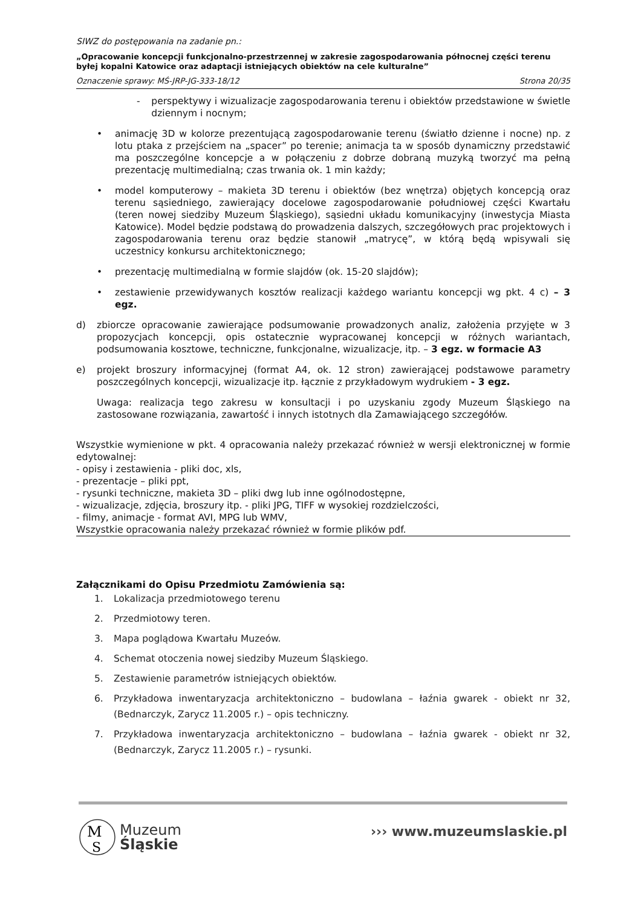SIWZ do postępowania na zadanie pn.:
„Opracowanie koncepcji funkcjonalno-przestrzennej w zakresie zagospodarowania północnej części terenu byłej kopalni Katowice oraz adaptacji istniejących obiektów na cele kulturalne”
Oznaczenie sprawy: MŚ-JRP-JG-333-18/12 Strona 20/35
- perspektywy i wizualizacje zagospodarowania terenu i obiektów przedstawione w świetle dziennym i nocnym;
• animację 3D w kolorze prezentującą zagospodarowanie terenu (światło dzienne i nocne) np. z lotu ptaka z przejściem na „spacer” po terenie; animacja ta w sposób dynamiczny przedstawić ma poszczególne koncepcje a w połączeniu z dobrze dobraną muzyką tworzyć ma pełną prezentację multimedialną; czas trwania ok. 1 min każdy;
• model komputerowy – makieta 3D terenu i obiektów (bez wnętrza) objętych koncepcją oraz terenu sąsiedniego, zawierający docelowe zagospodarowanie południowej części Kwartału (teren nowej siedziby Muzeum Śląskiego), sąsiedni układu komunikacyjny (inwestycja Miasta Katowice). Model będzie podstawą do prowadzenia dalszych, szczegółowych prac projektowych i zagospodarowania terenu oraz będzie stanowił „matrycę”, w którą będą wpisywali się uczestnicy konkursu architektonicznego;
• prezentację multimedialną w formie slajdów (ok. 15-20 slajdów);
• zestawienie przewidywanych kosztów realizacji każdego wariantu koncepcji wg pkt. 4 c) – 3 egz.
d) zbiorcze opracowanie zawierające podsumowanie prowadzonych analiz, założenia przyjęte w 3 propozycjach koncepcji, opis ostatecznie wypracowanej koncepcji w różnych wariantach, podsumowania kosztowe, techniczne, funkcjonalne, wizualizacje, itp. – 3 egz. w formacie A3
e) projekt broszury informacyjnej (format A4, ok. 12 stron) zawierającej podstawowe parametry poszczególnych koncepcji, wizualizacje itp. łącznie z przykładowym wydrukiem - 3 egz.
Uwaga: realizacja tego zakresu w konsultacji i po uzyskaniu zgody Muzeum Śląskiego na zastosowane rozwiązania, zawartość i innych istotnych dla Zamawiającego szczegółów.
Wszystkie wymienione w pkt. 4 opracowania należy przekazać również w wersji elektronicznej w formie edytowalnej:
- opisy i zestawienia - pliki doc, xls,
- prezentacje – pliki ppt,
- rysunki techniczne, makieta 3D – pliki dwg lub inne ogólnodostępne,
- wizualizacje, zdjęcia, broszury itp. - pliki JPG, TIFF w wysokiej rozdzielczości,
- filmy, animacje - format AVI, MPG lub WMV,
Wszystkie opracowania należy przekazać również w formie plików pdf.
Załącznikami do Opisu Przedmiotu Zamówienia są:
1. Lokalizacja przedmiotowego terenu
2. Przedmiotowy teren.
3. Mapa poglądowa Kwartału Muzeów.
4. Schemat otoczenia nowej siedziby Muzeum Śląskiego.
5. Zestawienie parametrów istniejących obiektów.
6. Przykładowa inwentaryzacja architektoniczno – budowlana – łaźnia gwarek - obiekt nr 32, (Bednarczyk, Zarycz 11.2005 r.) – opis techniczny.
7. Przykładowa inwentaryzacja architektoniczno – budowlana – łaźnia gwarek - obiekt nr 32, (Bednarczyk, Zarycz 11.2005 r.) – rysunki.
M
S
Muzeum
Śląskie
››› www.muzeumslaskie.pl